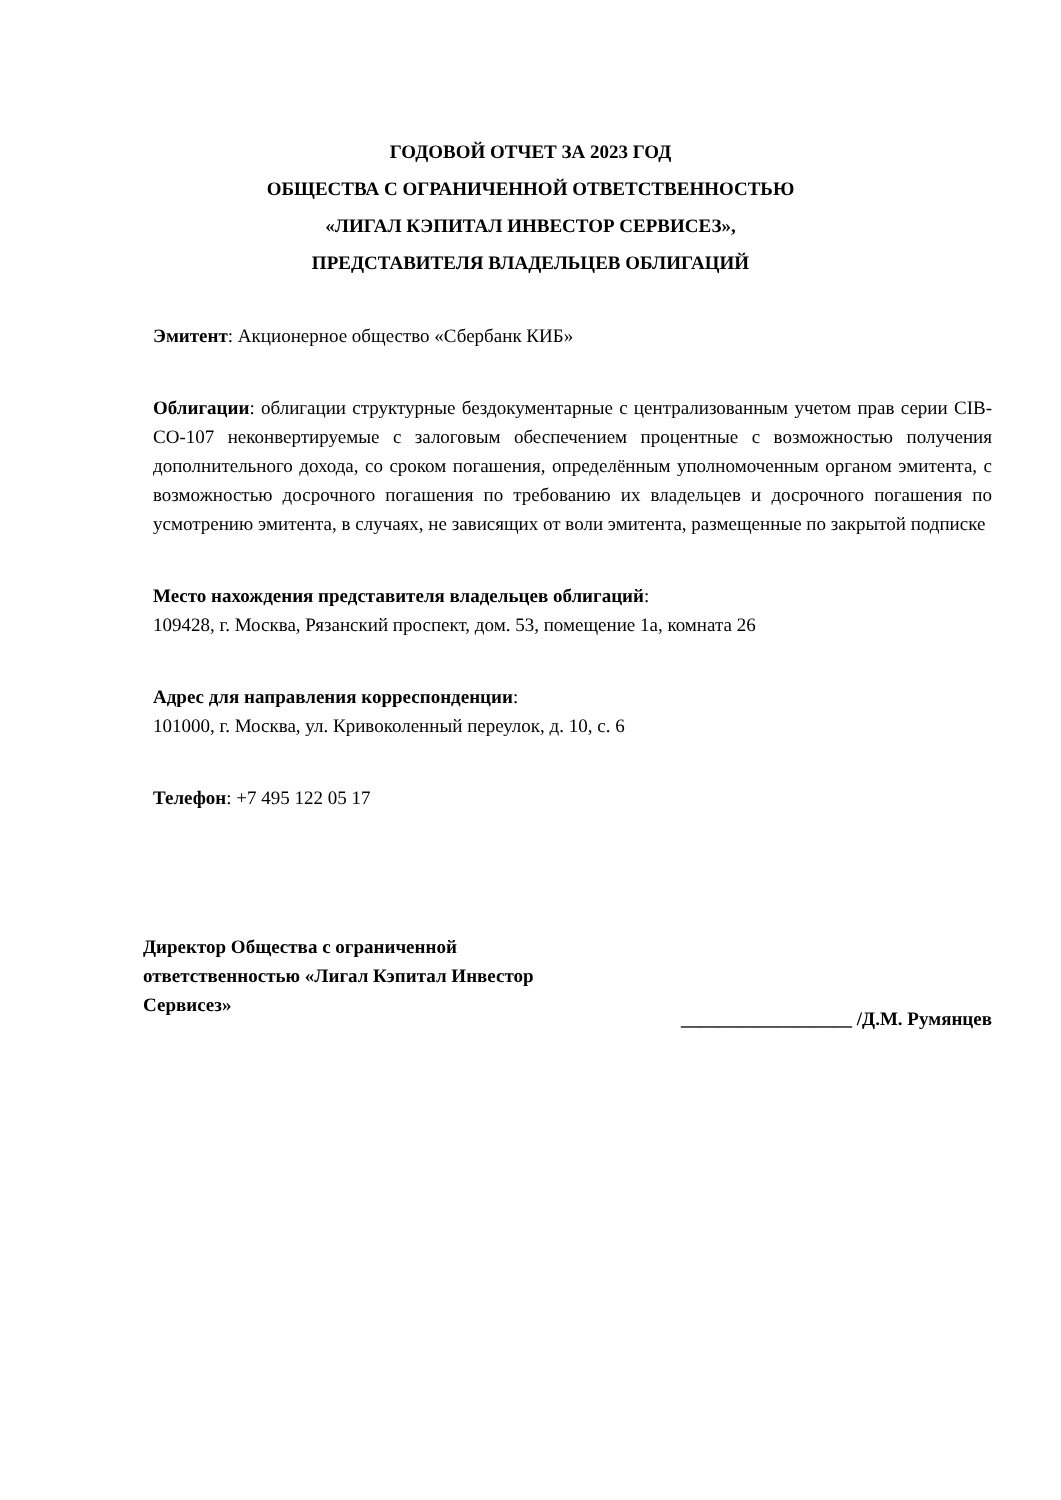ГОДОВОЙ ОТЧЕТ ЗА 2023 ГОД
ОБЩЕСТВА С ОГРАНИЧЕННОЙ ОТВЕТСТВЕННОСТЬЮ
«ЛИГАЛ КЭПИТАЛ ИНВЕСТОР СЕРВИСЕЗ»,
ПРЕДСТАВИТЕЛЯ ВЛАДЕЛЬЦЕВ ОБЛИГАЦИЙ
Эмитент: Акционерное общество «Сбербанк КИБ»
Облигации: облигации структурные бездокументарные с централизованным учетом прав серии CIB-CO-107 неконвертируемые с залоговым обеспечением процентные с возможностью получения дополнительного дохода, со сроком погашения, определённым уполномоченным органом эмитента, с возможностью досрочного погашения по требованию их владельцев и досрочного погашения по усмотрению эмитента, в случаях, не зависящих от воли эмитента, размещенные по закрытой подписке
Место нахождения представителя владельцев облигаций:
109428, г. Москва, Рязанский проспект, дом. 53, помещение 1а, комната 26
Адрес для направления корреспонденции:
101000, г. Москва, ул. Кривоколенный переулок, д. 10, с. 6
Телефон: +7 495 122 05 17
Директор Общества с ограниченной
ответственностью «Лигал Кэпитал Инвестор
Сервисез»
__________________ /Д.М. Румянцев